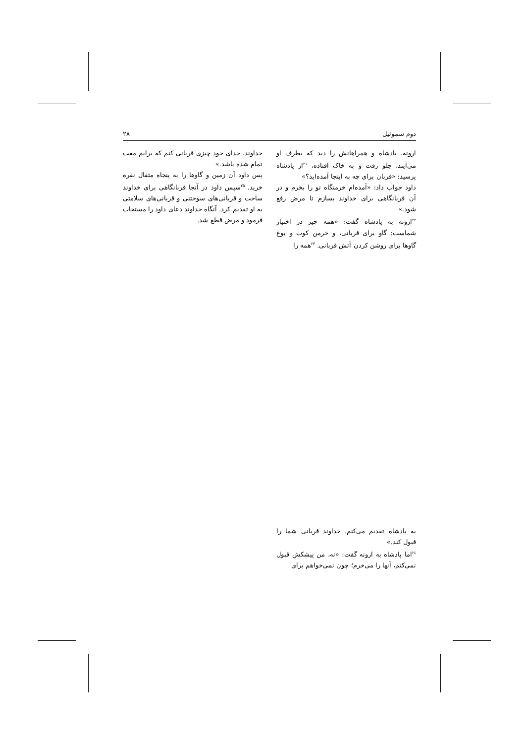دوم سموئیل ۲۸
ارونه، پادشاه و همراهانش را دید که بطرف او می‌آیند، جلو رفت و به خاک افتاده، <sup>۲۱</sup>از پادشاه پرسید: «قربان برای چه به اینجا آمده‌اید؟»
داود جواب داد: «آمده‌ام خرمنگاه تو را بخرم و در آن قربانگاهی برای خداوند بسازم تا مرض رفع شود.»
<sup>۲۲</sup> ارونه به پادشاه گفت: «همه چیز در اختیار شماست: گاو برای قربانی، و خرمن کوب و یوغ گاوها برای روشن کردن آتش قربانی. <sup>۲۳</sup>همه را
خداوند، خدای خود چیزی قربانی کنم که برایم مفت تمام شده باشد.»
پس داود آن زمین و گاوها را به پنجاه مثقال نقره خرید. <sup>۲۵</sup>سپس داود در آنجا قربانگاهی برای خداوند ساخت و قربانی‌های سوختنی و قربانی‌های سلامتی به او تقدیم کرد. آنگاه خداوند دعای داود را مستجاب فرمود و مرض قطع شد.
به پادشاه تقدیم می‌کنم. خداوند قربانی شما را قبول کند.»
<sup>۲٤</sup> اما پادشاه به ارونه گفت: «نه، من پیشکش قبول نمی‌کنم، آنها را می‌خرم؛ چون نمی‌خواهم برای